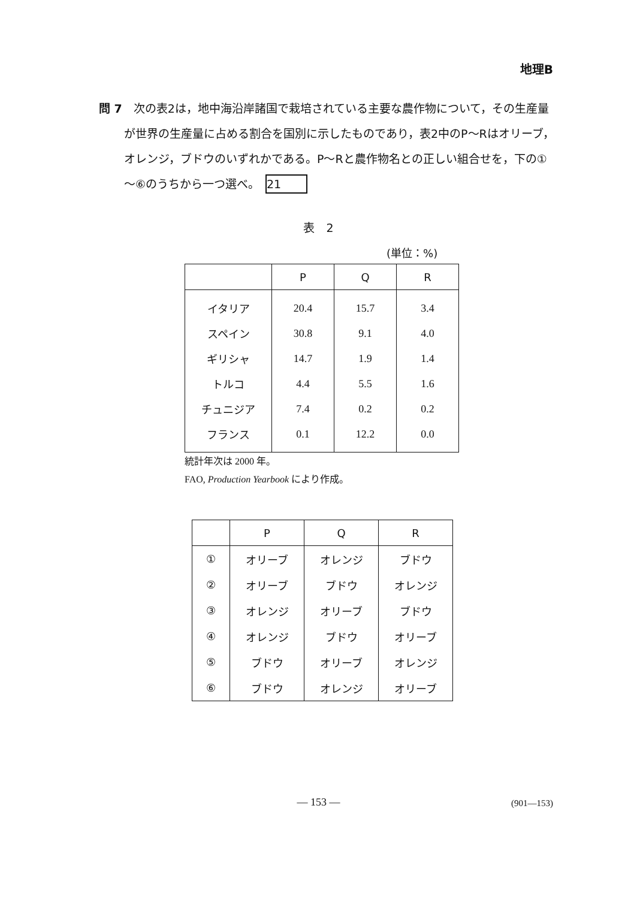地理B
問 7　次の表2は，地中海沿岸諸国で栽培されている主要な農作物について，その生産量が世界の生産量に占める割合を国別に示したものであり，表2中のP～Rはオリーブ，オレンジ，ブドウのいずれかである。P～Rと農作物名との正しい組合せを，下の①～⑥のうちから一つ選べ。 21
表　2
(単位：%)
| | P | Q | R |
| --- | --- | --- | --- |
| イタリア | 20.4 | 15.7 | 3.4 |
| スペイン | 30.8 | 9.1 | 4.0 |
| ギリシャ | 14.7 | 1.9 | 1.4 |
| トルコ | 4.4 | 5.5 | 1.6 |
| チュニジア | 7.4 | 0.2 | 0.2 |
| フランス | 0.1 | 12.2 | 0.0 |
統計年次は 2000 年。
FAO, Production Yearbook により作成。
| | P | Q | R |
| --- | --- | --- | --- |
| ① | オリーブ | オレンジ | ブドウ |
| ② | オリーブ | ブドウ | オレンジ |
| ③ | オレンジ | オリーブ | ブドウ |
| ④ | オレンジ | ブドウ | オリーブ |
| ⑤ | ブドウ | オリーブ | オレンジ |
| ⑥ | ブドウ | オレンジ | オリーブ |
— 153 — (901—153)